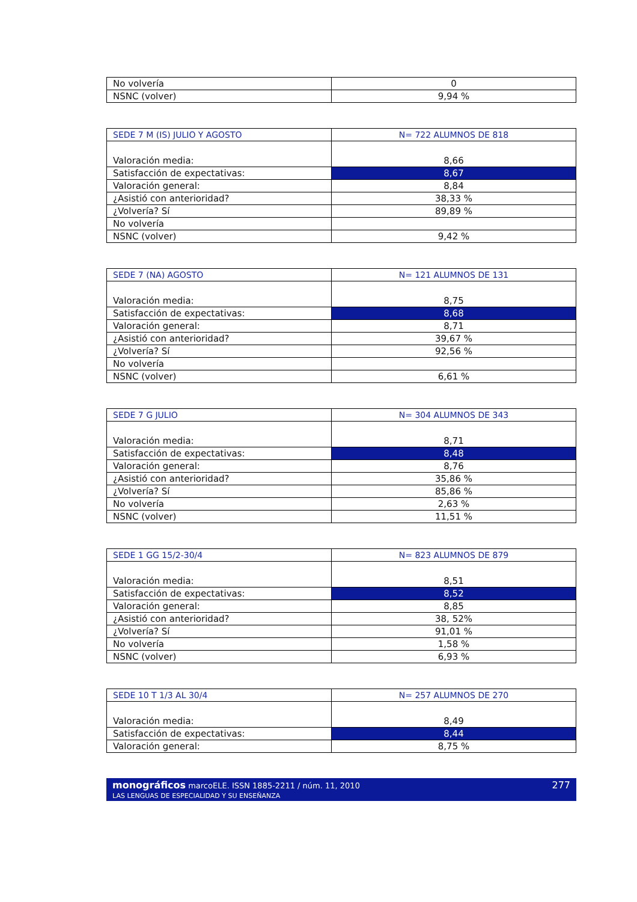| No volvería | 0 |
| NSNC (volver) | 9,94 % |
| SEDE 7 M (IS) JULIO Y AGOSTO | N= 722 ALUMNOS DE 818 |
| Valoración media: | 8,66 |
| Satisfacción de expectativas: | 8,67 |
| Valoración general: | 8,84 |
| ¿Asistió con anterioridad? | 38,33 % |
| ¿Volvería? Sí | 89,89 % |
| No volvería | |
| NSNC (volver) | 9,42 % |
| SEDE 7 (NA) AGOSTO | N= 121 ALUMNOS DE 131 |
| Valoración media: | 8,75 |
| Satisfacción de expectativas: | 8,68 |
| Valoración general: | 8,71 |
| ¿Asistió con anterioridad? | 39,67 % |
| ¿Volvería? Sí | 92,56 % |
| No volvería | |
| NSNC (volver) | 6,61 % |
| SEDE 7 G JULIO | N= 304 ALUMNOS DE 343 |
| Valoración media: | 8,71 |
| Satisfacción de expectativas: | 8,48 |
| Valoración general: | 8,76 |
| ¿Asistió con anterioridad? | 35,86 % |
| ¿Volvería? Sí | 85,86 % |
| No volvería | 2,63 % |
| NSNC (volver) | 11,51 % |
| SEDE 1 GG 15/2-30/4 | N= 823 ALUMNOS DE 879 |
| Valoración media: | 8,51 |
| Satisfacción de expectativas: | 8,52 |
| Valoración general: | 8,85 |
| ¿Asistió con anterioridad? | 38, 52% |
| ¿Volvería? Sí | 91,01 % |
| No volvería | 1,58 % |
| NSNC (volver) | 6,93 % |
| SEDE 10 T 1/3 AL 30/4 | N= 257 ALUMNOS DE 270 |
| Valoración media: | 8,49 |
| Satisfacción de expectativas: | 8,44 |
| Valoración general: | 8,75 % |
277 monográficos marcoELE. ISSN 1885-2211 / núm. 11, 2010
LAS LENGUAS DE ESPECIALIDAD Y SU ENSEÑANZA